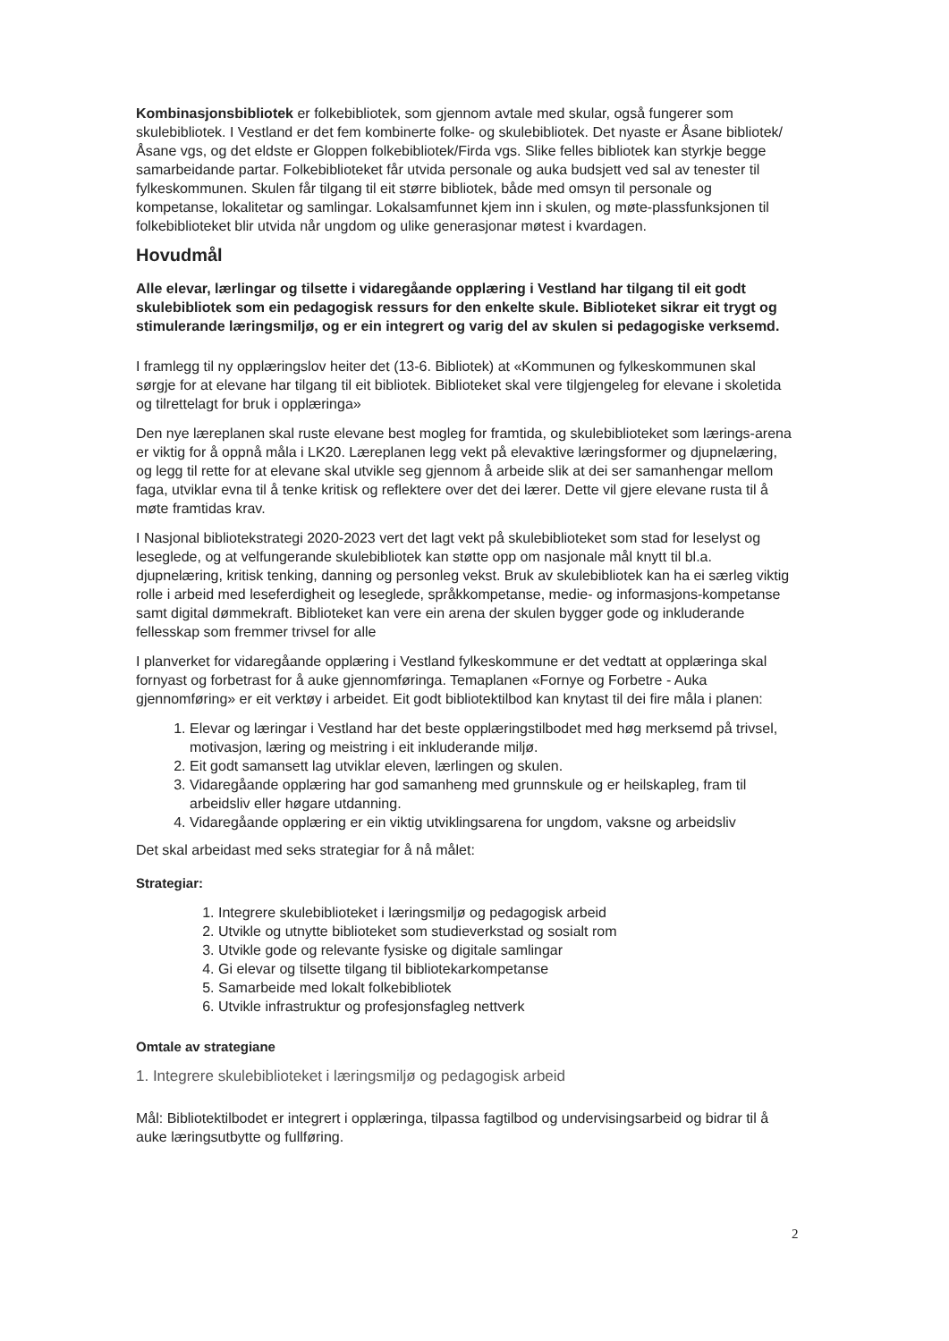Kombinasjonsbibliotek er folkebibliotek, som gjennom avtale med skular, også fungerer som skulebibliotek. I Vestland er det fem kombinerte folke- og skulebibliotek. Det nyaste er Åsane bibliotek/Åsane vgs, og det eldste er Gloppen folkebibliotek/Firda vgs. Slike felles bibliotek kan styrkje begge samarbeidande partar. Folkebiblioteket får utvida personale og auka budsjett ved sal av tenester til fylkeskommunen. Skulen får tilgang til eit større bibliotek, både med omsyn til personale og kompetanse, lokalitetar og samlingar. Lokalsamfunnet kjem inn i skulen, og møte-plassfunksjonen til folkebiblioteket blir utvida når ungdom og ulike generasjonar møtest i kvardagen.
Hovudmål
Alle elevar, lærlingar og tilsette i vidaregåande opplæring i Vestland har tilgang til eit godt skulebibliotek som ein pedagogisk ressurs for den enkelte skule. Biblioteket sikrar eit trygt og stimulerande læringsmiljø, og er ein integrert og varig del av skulen si pedagogiske verksemd.
I framlegg til ny opplæringslov heiter det (13-6. Bibliotek) at «Kommunen og fylkeskommunen skal sørgje for at elevane har tilgang til eit bibliotek. Biblioteket skal vere tilgjengeleg for elevane i skoletida og tilrettelagt for bruk i opplæringa»
Den nye læreplanen skal ruste elevane best mogleg for framtida, og skulebiblioteket som lærings-arena er viktig for å oppnå måla i LK20. Læreplanen legg vekt på elevaktive læringsformer og djupnelæring, og legg til rette for at elevane skal utvikle seg gjennom å arbeide slik at dei ser samanhengar mellom faga, utviklar evna til å tenke kritisk og reflektere over det dei lærer. Dette vil gjere elevane rusta til å møte framtidas krav.
I Nasjonal bibliotekstrategi 2020-2023 vert det lagt vekt på skulebiblioteket som stad for leselyst og leseglede, og at velfungerande skulebibliotek kan støtte opp om nasjonale mål knytt til bl.a. djupnelæring, kritisk tenking, danning og personleg vekst. Bruk av skulebibliotek kan ha ei særleg viktig rolle i arbeid med leseferdigheit og leseglede, språkkompetanse, medie- og informasjons-kompetanse samt digital dømmekraft. Biblioteket kan vere ein arena der skulen bygger gode og inkluderande fellesskap som fremmer trivsel for alle
I planverket for vidaregåande opplæring i Vestland fylkeskommune er det vedtatt at opplæringa skal fornyast og forbetrast for å auke gjennomføringa. Temaplanen «Fornye og Forbetre - Auka gjennomføring» er eit verktøy i arbeidet. Eit godt bibliotektilbod kan knytast til dei fire måla i planen:
1. Elevar og læringar i Vestland har det beste opplæringstilbodet med høg merksemd på trivsel, motivasjon, læring og meistring i eit inkluderande miljø.
2. Eit godt samansett lag utviklar eleven, lærlingen og skulen.
3. Vidaregåande opplæring har god samanheng med grunnskule og er heilskapleg, fram til arbeidsliv eller høgare utdanning.
4. Vidaregåande opplæring er ein viktig utviklingsarena for ungdom, vaksne og arbeidsliv
Det skal arbeidast med seks strategiar for å nå målet:
Strategiar:
1. Integrere skulebiblioteket i læringsmiljø og pedagogisk arbeid
2. Utvikle og utnytte biblioteket som studieverkstad og sosialt rom
3. Utvikle gode og relevante fysiske og digitale samlingar
4. Gi elevar og tilsette tilgang til bibliotekarkompetanse
5. Samarbeide med lokalt folkebibliotek
6. Utvikle infrastruktur og profesjonsfagleg nettverk
Omtale av strategiane
1. Integrere skulebiblioteket i læringsmiljø og pedagogisk arbeid
Mål: Bibliotektilbodet er integrert i opplæringa, tilpassa fagtilbod og undervisingsarbeid og bidrar til å auke læringsutbytte og fullføring.
2